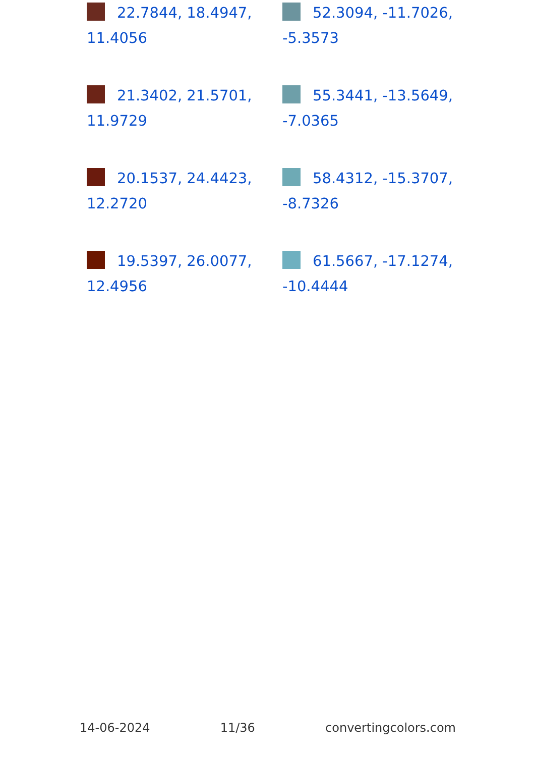22.7844, 18.4947, 11.4056
52.3094, -11.7026, -5.3573
21.3402, 21.5701, 11.9729
55.3441, -13.5649, -7.0365
20.1537, 24.4423, 12.2720
58.4312, -15.3707, -8.7326
19.5397, 26.0077, 12.4956
61.5667, -17.1274, -10.4444
14-06-2024 11/36 convertingcolors.com